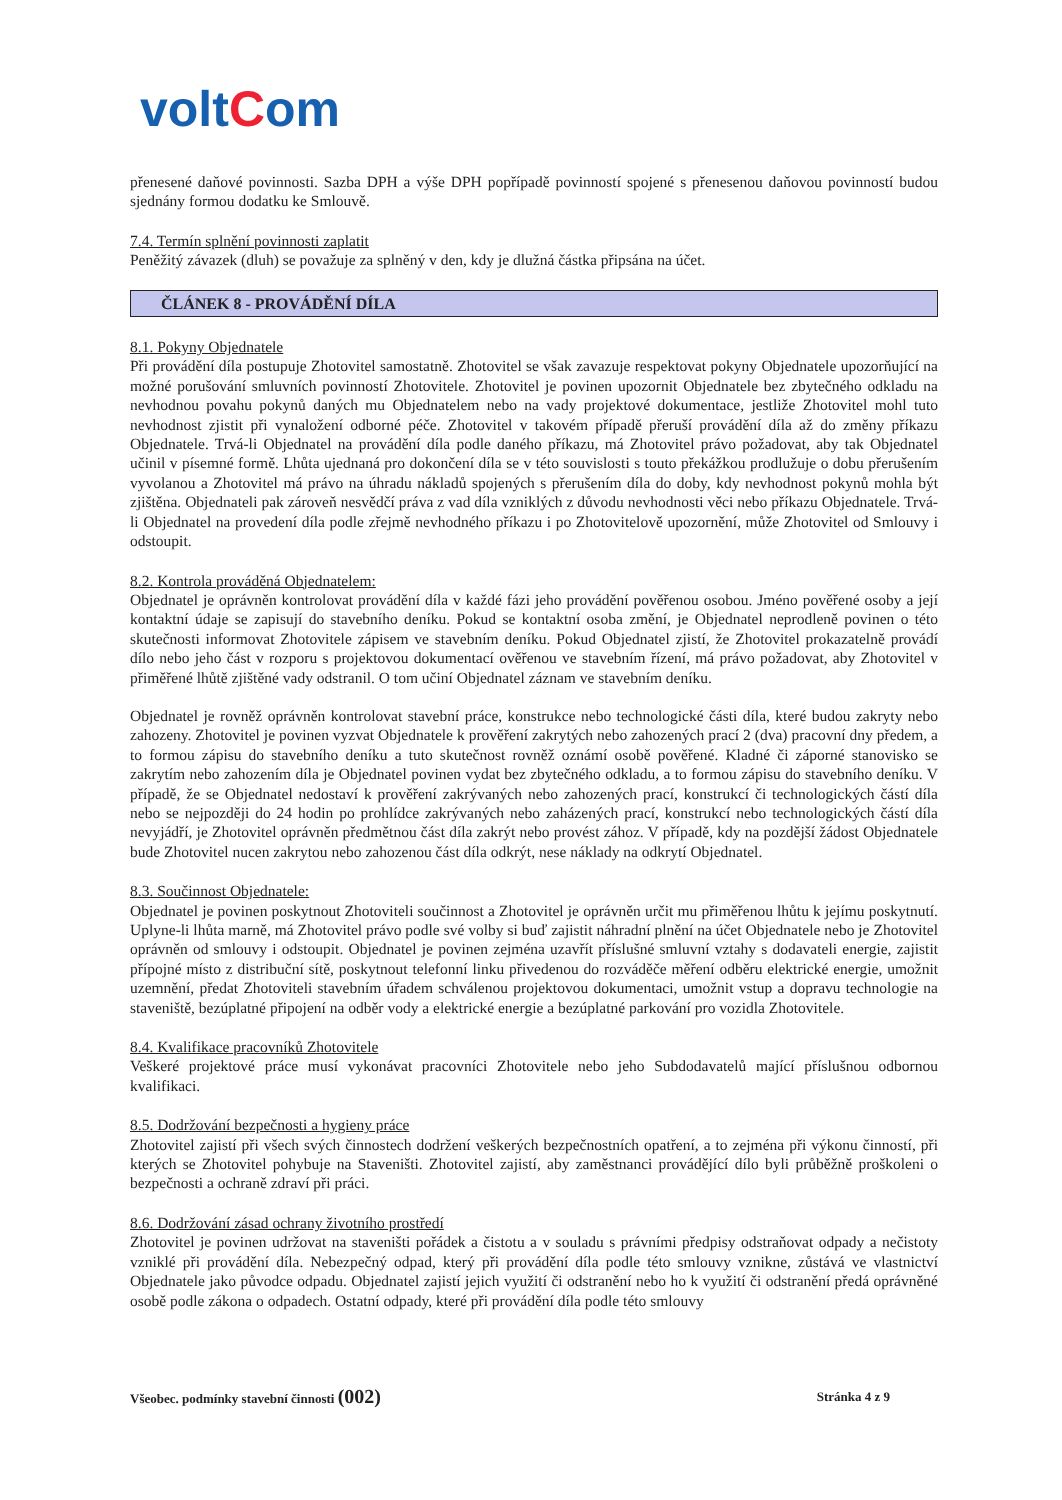voltCom
přenesené daňové povinnosti. Sazba DPH a výše DPH popřípadě povinností spojené s přenesenou daňovou povinností budou sjednány formou dodatku ke Smlouvě.
7.4. Termín splnění povinnosti zaplatit
Peněžitý závazek (dluh) se považuje za splněný v den, kdy je dlužná částka připsána na účet.
ČLÁNEK 8 - PROVÁDĚNÍ DÍLA
8.1. Pokyny Objednatele
Při provádění díla postupuje Zhotovitel samostatně. Zhotovitel se však zavazuje respektovat pokyny Objednatele upozorňující na možné porušování smluvních povinností Zhotovitele. Zhotovitel je povinen upozornit Objednatele bez zbytečného odkladu na nevhodnou povahu pokynů daných mu Objednatelem nebo na vady projektové dokumentace, jestliže Zhotovitel mohl tuto nevhodnost zjistit při vynaložení odborné péče. Zhotovitel v takovém případě přeruší provádění díla až do změny příkazu Objednatele. Trvá-li Objednatel na provádění díla podle daného příkazu, má Zhotovitel právo požadovat, aby tak Objednatel učinil v písemné formě. Lhůta ujednaná pro dokončení díla se v této souvislosti s touto překážkou prodlužuje o dobu přerušením vyvolanou a Zhotovitel má právo na úhradu nákladů spojených s přerušením díla do doby, kdy nevhodnost pokynů mohla být zjištěna. Objednateli pak zároveň nesvědčí práva z vad díla vzniklých z důvodu nevhodnosti věci nebo příkazu Objednatele. Trvá-li Objednatel na provedení díla podle zřejmě nevhodného příkazu i po Zhotovitelově upozornění, může Zhotovitel od Smlouvy i odstoupit.
8.2. Kontrola prováděná Objednatelem:
Objednatel je oprávněn kontrolovat provádění díla v každé fázi jeho provádění pověřenou osobou. Jméno pověřené osoby a její kontaktní údaje se zapisují do stavebního deníku. Pokud se kontaktní osoba změní, je Objednatel neprodleně povinen o této skutečnosti informovat Zhotovitele zápisem ve stavebním deníku. Pokud Objednatel zjistí, že Zhotovitel prokazatelně provádí dílo nebo jeho část v rozporu s projektovou dokumentací ověřenou ve stavebním řízení, má právo požadovat, aby Zhotovitel v přiměřené lhůtě zjištěné vady odstranil. O tom učiní Objednatel záznam ve stavebním deníku.
Objednatel je rovněž oprávněn kontrolovat stavební práce, konstrukce nebo technologické části díla, které budou zakryty nebo zahozeny. Zhotovitel je povinen vyzvat Objednatele k prověření zakrytých nebo zahozených prací 2 (dva) pracovní dny předem, a to formou zápisu do stavebního deníku a tuto skutečnost rovněž oznámí osobě pověřené. Kladné či záporné stanovisko se zakrytím nebo zahozením díla je Objednatel povinen vydat bez zbytečného odkladu, a to formou zápisu do stavebního deníku. V případě, že se Objednatel nedostaví k prověření zakrývaných nebo zahozených prací, konstrukcí či technologických částí díla nebo se nejpozději do 24 hodin po prohlídce zakrývaných nebo zaházených prací, konstrukcí nebo technologických částí díla nevyjádří, je Zhotovitel oprávněn předmětnou část díla zakrýt nebo provést zához. V případě, kdy na pozdější žádost Objednatele bude Zhotovitel nucen zakrytou nebo zahozenou část díla odkrýt, nese náklady na odkrytí Objednatel.
8.3. Součinnost Objednatele:
Objednatel je povinen poskytnout Zhotoviteli součinnost a Zhotovitel je oprávněn určit mu přiměřenou lhůtu k jejímu poskytnutí. Uplyne-li lhůta marně, má Zhotovitel právo podle své volby si buď zajistit náhradní plnění na účet Objednatele nebo je Zhotovitel oprávněn od smlouvy i odstoupit. Objednatel je povinen zejména uzavřít příslušné smluvní vztahy s dodavateli energie, zajistit přípojné místo z distribuční sítě, poskytnout telefonní linku přivedenou do rozváděče měření odběru elektrické energie, umožnit uzemnění, předat Zhotoviteli stavebním úřadem schválenou projektovou dokumentaci, umožnit vstup a dopravu technologie na staveniště, bezúplatné připojení na odběr vody a elektrické energie a bezúplatné parkování pro vozidla Zhotovitele.
8.4. Kvalifikace pracovníků Zhotovitele
Veškeré projektové práce musí vykonávat pracovníci Zhotovitele nebo jeho Subdodavatelů mající příslušnou odbornou kvalifikaci.
8.5. Dodržování bezpečnosti a hygieny práce
Zhotovitel zajistí při všech svých činnostech dodržení veškerých bezpečnostních opatření, a to zejména při výkonu činností, při kterých se Zhotovitel pohybuje na Staveništi. Zhotovitel zajistí, aby zaměstnanci provádějící dílo byli průběžně proškoleni o bezpečnosti a ochraně zdraví při práci.
8.6. Dodržování zásad ochrany životního prostředí
Zhotovitel je povinen udržovat na staveništi pořádek a čistotu a v souladu s právními předpisy odstraňovat odpady a nečistoty vzniklé při provádění díla. Nebezpečný odpad, který při provádění díla podle této smlouvy vznikne, zůstává ve vlastnictví Objednatele jako původce odpadu. Objednatel zajistí jejich využití či odstranění nebo ho k využití či odstranění předá oprávněné osobě podle zákona o odpadech. Ostatní odpady, které při provádění díla podle této smlouvy
Všeobec. podmínky stavební činnosti (002) Stránka 4 z 9